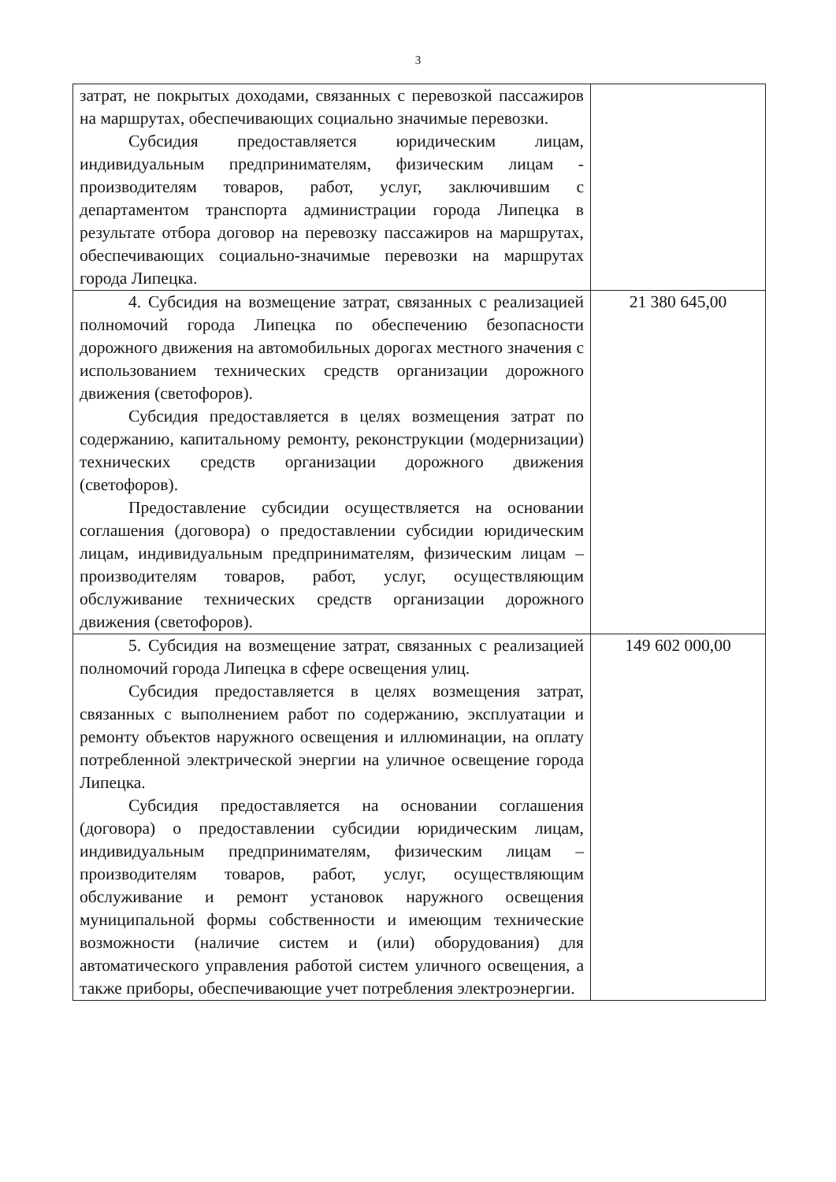3
| затрат, не покрытых доходами, связанных с перевозкой пассажиров на маршрутах, обеспечивающих социально значимые перевозки. Субсидия предоставляется юридическим лицам, индивидуальным предпринимателям, физическим лицам - производителям товаров, работ, услуг, заключившим с департаментом транспорта администрации города Липецка в результате отбора договор на перевозку пассажиров на маршрутах, обеспечивающих социально-значимые перевозки на маршрутах города Липецка. | |
| 4. Субсидия на возмещение затрат, связанных с реализацией полномочий города Липецка по обеспечению безопасности дорожного движения на автомобильных дорогах местного значения с использованием технических средств организации дорожного движения (светофоров). Субсидия предоставляется в целях возмещения затрат по содержанию, капитальному ремонту, реконструкции (модернизации) технических средств организации дорожного движения (светофоров). Предоставление субсидии осуществляется на основании соглашения (договора) о предоставлении субсидии юридическим лицам, индивидуальным предпринимателям, физическим лицам – производителям товаров, работ, услуг, осуществляющим обслуживание технических средств организации дорожного движения (светофоров). | 21 380 645,00 |
| 5. Субсидия на возмещение затрат, связанных с реализацией полномочий города Липецка в сфере освещения улиц. Субсидия предоставляется в целях возмещения затрат, связанных с выполнением работ по содержанию, эксплуатации и ремонту объектов наружного освещения и иллюминации, на оплату потребленной электрической энергии на уличное освещение города Липецка. Субсидия предоставляется на основании соглашения (договора) о предоставлении субсидии юридическим лицам, индивидуальным предпринимателям, физическим лицам – производителям товаров, работ, услуг, осуществляющим обслуживание и ремонт установок наружного освещения муниципальной формы собственности и имеющим технические возможности (наличие систем и (или) оборудования) для автоматического управления работой систем уличного освещения, а также приборы, обеспечивающие учет потребления электроэнергии. | 149 602 000,00 |